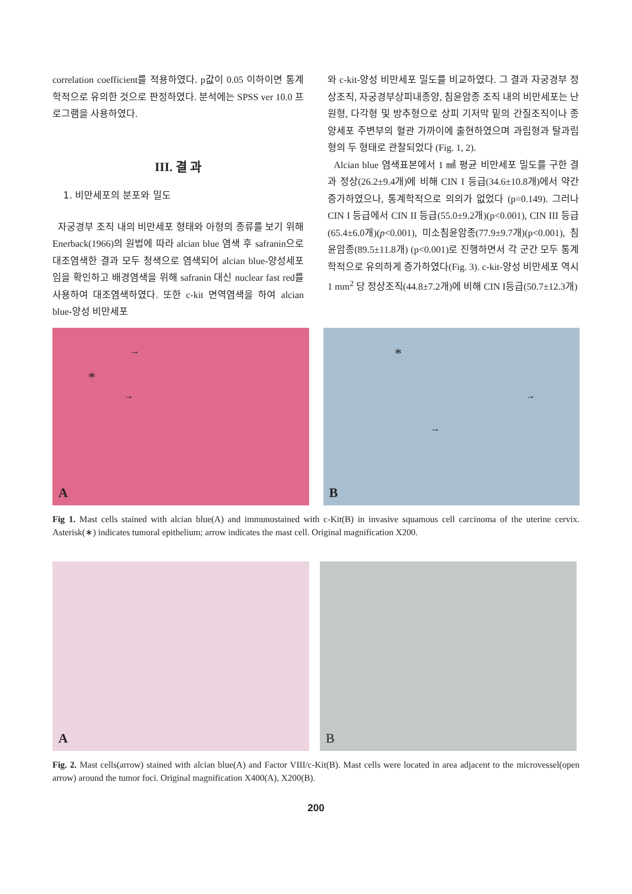correlation coefficient를 적용하였다. p값이 0.05 이하이면 통계학적으로 유의한 것으로 판정하였다. 분석에는 SPSS ver 10.0 프로그램을 사용하였다.
III. 결 과
1. 비만세포의 분포와 밀도
자궁경부 조직 내의 비만세포 형태와 아형의 종류를 보기 위해 Enerback(1966)의 원법에 따라 alcian blue 염색 후 safranin으로 대조염색한 결과 모두 청색으로 염색되어 alcian blue-양성세포임을 확인하고 배경염색을 위해 safranin 대신 nuclear fast red를 사용하여 대조염색하였다. 또한 c-kit 면역염색을 하여 alcian blue-양성 비만세포
와 c-kit-양성 비만세포 밀도를 비교하였다. 그 결과 자궁경부 정상조직, 자궁경부상피내종양, 침윤암종 조직 내의 비만세포는 난원형, 다각형 및 방추형으로 상피 기저막 밑의 간질조직이나 종양세포 주변부의 혈관 가까이에 출현하였으며 과립형과 탈과립형의 두 형태로 관찰되었다 (Fig. 1, 2).
Alcian blue 염색표본에서 1 ㎟ 평균 비만세포 밀도를 구한 결과 정상(26.2±9.4개)에 비해 CIN I 등급(34.6±10.8개)에서 약간 증가하였으나, 통계학적으로 의의가 없었다 (p=0.149). 그러나 CIN I 등급에서 CIN II 등급(55.0±9.2개)(p<0.001), CIN III 등급(65.4±6.0개)(p<0.001), 미소침윤암종(77.9±9.7개)(p<0.001), 침윤암종(89.5±11.8개) (p<0.001)로 진행하면서 각 군간 모두 통계학적으로 유의하게 증가하였다(Fig. 3). c-kit-양성 비만세포 역시 1 mm<sup>2</sup> 당 정상조직(44.8±7.2개)에 비해 CIN I등급(50.7±12.3개)
*
→
→
A
*
→
→
B
Fig 1. Mast cells stained with alcian blue(A) and immunostained with c-Kit(B) in invasive squamous cell carcinoma of the uterine cervix. Asterisk(∗) indicates tumoral epithelium; arrow indicates the mast cell. Original magnification X200.
A
B
Fig. 2. Mast cells(arrow) stained with alcian blue(A) and Factor VIII/c-Kit(B). Mast cells were located in area adjacent to the microvessel(open arrow) around the tumor foci. Original magnification X400(A), X200(B).
200